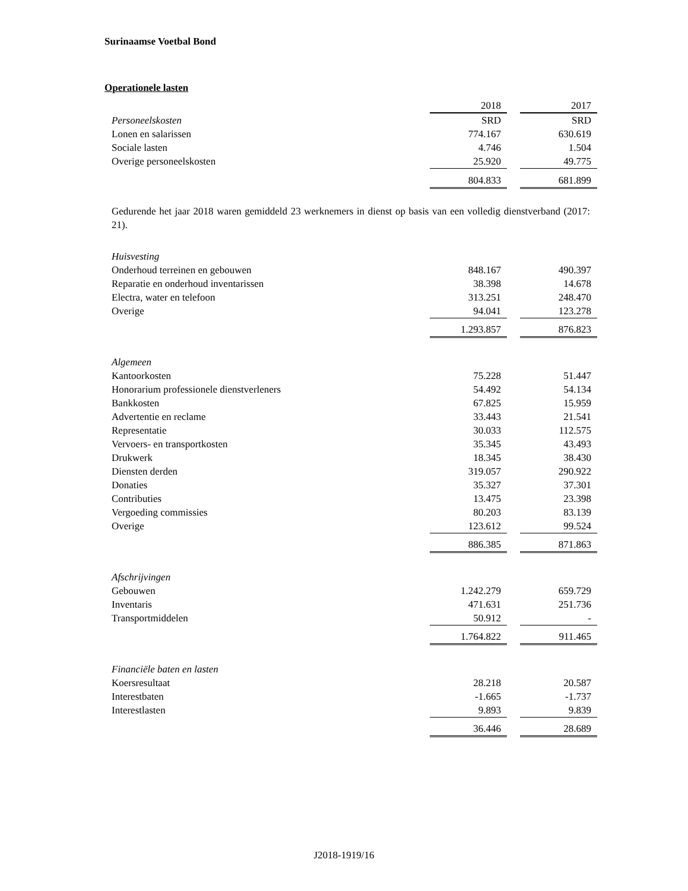Surinaamse Voetbal Bond
Operationele lasten
| | 2018 | | 2017 |
| Personeelskosten | SRD | | SRD |
| Lonen en salarissen | 774.167 | | 630.619 |
| Sociale lasten | 4.746 | | 1.504 |
| Overige personeelskosten | 25.920 | | 49.775 |
| | 804.833 | | 681.899 |
Gedurende het jaar 2018 waren gemiddeld 23 werknemers in dienst op basis van een volledig dienstverband (2017: 21).
| Huisvesting | | | |
| Onderhoud terreinen en gebouwen | 848.167 | | 490.397 |
| Reparatie en onderhoud inventarissen | 38.398 | | 14.678 |
| Electra, water en telefoon | 313.251 | | 248.470 |
| Overige | 94.041 | | 123.278 |
| | 1.293.857 | | 876.823 |
| Algemeen | | | |
| Kantoorkosten | 75.228 | | 51.447 |
| Honorarium professionele dienstverleners | 54.492 | | 54.134 |
| Bankkosten | 67.825 | | 15.959 |
| Advertentie en reclame | 33.443 | | 21.541 |
| Representatie | 30.033 | | 112.575 |
| Vervoers- en transportkosten | 35.345 | | 43.493 |
| Drukwerk | 18.345 | | 38.430 |
| Diensten derden | 319.057 | | 290.922 |
| Donaties | 35.327 | | 37.301 |
| Contributies | 13.475 | | 23.398 |
| Vergoeding commissies | 80.203 | | 83.139 |
| Overige | 123.612 | | 99.524 |
| | 886.385 | | 871.863 |
| Afschrijvingen | | | |
| Gebouwen | 1.242.279 | | 659.729 |
| Inventaris | 471.631 | | 251.736 |
| Transportmiddelen | 50.912 | | - |
| | 1.764.822 | | 911.465 |
| Financiële baten en lasten | | | |
| Koersresultaat | 28.218 | | 20.587 |
| Interestbaten | -1.665 | | -1.737 |
| Interestlasten | 9.893 | | 9.839 |
| | 36.446 | | 28.689 |
J2018-1919/16